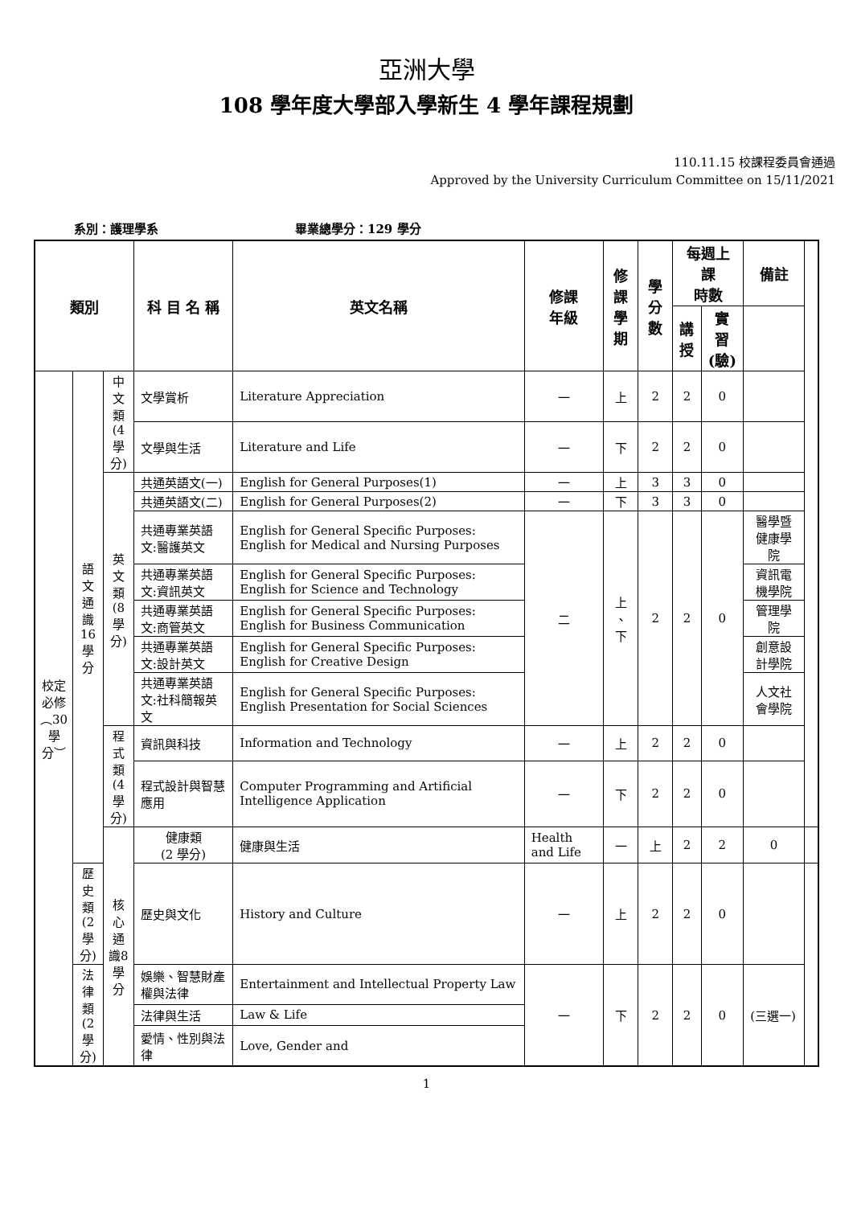亞洲大學
108 學年度大學部入學新生 4 學年課程規劃
110.11.15 校課程委員會通過
Approved by the University Curriculum Committee on 15/11/2021
系別：護理學系 畢業總學分：129 學分
| 類別 | | | 科 目 名 稱 | 英文名稱 | 修課 年級 | 修課 學期 | 學分 數 | 每週上課 時數 | | 備註 | |
| --- | --- | --- | --- | --- | --- | --- | --- | --- | --- | --- | --- |
| | | | | | | | | 講 授 | 實習 (驗) | | |
| 校定必修︵30學分︶ | 語文通識16學分 | 中文類 (4 學分) | 文學賞析 | Literature Appreciation | 一 | 上 | 2 | 2 | 0 | | |
| | | | 文學與生活 | Literature and Life | 一 | 下 | 2 | 2 | 0 | | |
| | | 英文類 (8 學分) | 共通英語文(一) | English for General Purposes(1) | 一 | 上 | 3 | 3 | 0 | | |
| | | | 共通英語文(二) | English for General Purposes(2) | 一 | 下 | 3 | 3 | 0 | | |
| | | | 共通專業英語文:醫護英文 | English for General Specific Purposes: English for Medical and Nursing Purposes | 二 | 上 、 下 | 2 | 2 | 0 | 醫學暨健康學院 | |
| | | | 共通專業英語文:資訊英文 | English for General Specific Purposes: English for Science and Technology | | | | | | 資訊電機學院 | |
| | | | 共通專業英語文:商管英文 | English for General Specific Purposes: English for Business Communication | | | | | | 管理學院 | |
| | | | 共通專業英語文:設計英文 | English for General Specific Purposes: English for Creative Design | | | | | | 創意設計學院 | |
| | | | 共通專業英語文:社科簡報英文 | English for General Specific Purposes: English Presentation for Social Sciences | | | | | | 人文社會學院 | |
| | | 程式類 (4 學分) | 資訊與科技 | Information and Technology | 一 | 上 | 2 | 2 | 0 | | |
| | | | 程式設計與智慧應用 | Computer Programming and Artificial Intelligence Application | 一 | 下 | 2 | 2 | 0 | | |
| | | 核心通識8學分 | 健康類 (2 學分) | 健康與生活 | Health and Life | 一 | 上 | 2 | 2 | 0 | |
| | 歷史類 (2 學分) | | 歷史與文化 | History and Culture | 一 | 上 | 2 | 2 | 0 | | |
| | 法律類 (2 學分) | | 娛樂、智慧財產權與法律 | Entertainment and Intellectual Property Law | 一 | 下 | 2 | 2 | 0 | (三選一) | |
| | | | 法律與生活 | Law & Life | | | | | | | |
| | | | 愛情、性別與法律 | Love, Gender and | | | | | | | |
1